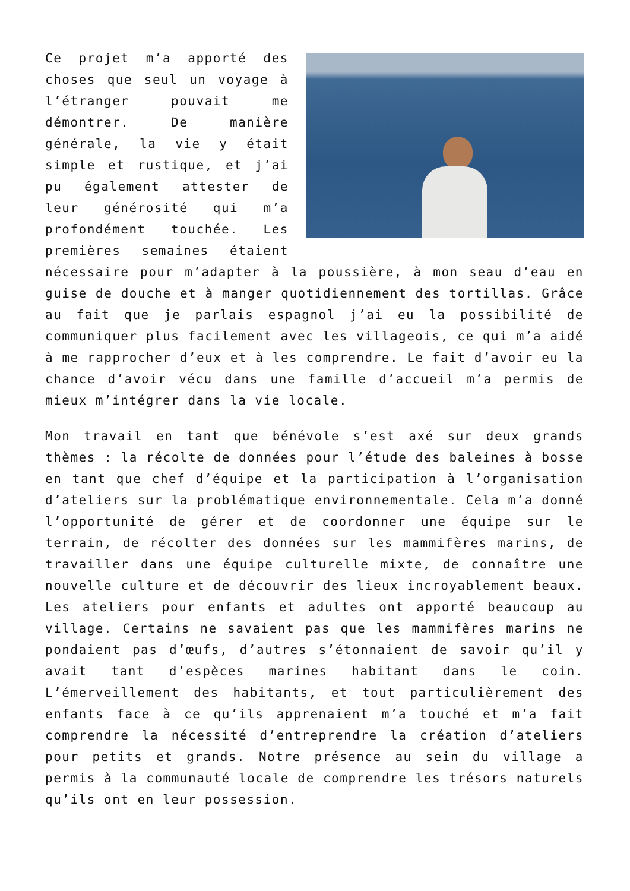Ce projet m’a apporté des choses que seul un voyage à l’étranger pouvait me démontrer. De manière générale, la vie y était simple et rustique, et j’ai pu également attester de leur générosité qui m’a profondément touchée. Les premières semaines étaient nécessaire pour m’adapter à la poussière, à mon seau d’eau en guise de douche et à manger quotidiennement des tortillas. Grâce au fait que je parlais espagnol j’ai eu la possibilité de communiquer plus facilement avec les villageois, ce qui m’a aidé à me rapprocher d’eux et à les comprendre. Le fait d’avoir eu la chance d’avoir vécu dans une famille d’accueil m’a permis de mieux m’intégrer dans la vie locale.
Mon travail en tant que bénévole s’est axé sur deux grands thèmes : la récolte de données pour l’étude des baleines à bosse en tant que chef d’équipe et la participation à l’organisation d’ateliers sur la problématique environnementale. Cela m’a donné l’opportunité de gérer et de coordonner une équipe sur le terrain, de récolter des données sur les mammifères marins, de travailler dans une équipe culturelle mixte, de connaître une nouvelle culture et de découvrir des lieux incroyablement beaux. Les ateliers pour enfants et adultes ont apporté beaucoup au village. Certains ne savaient pas que les mammifères marins ne pondaient pas d’œufs, d’autres s’étonnaient de savoir qu’il y avait tant d’espèces marines habitant dans le coin. L’émerveillement des habitants, et tout particulièrement des enfants face à ce qu’ils apprenaient m’a touché et m’a fait comprendre la nécessité d’entreprendre la création d’ateliers pour petits et grands. Notre présence au sein du village a permis à la communauté locale de comprendre les trésors naturels qu’ils ont en leur possession.